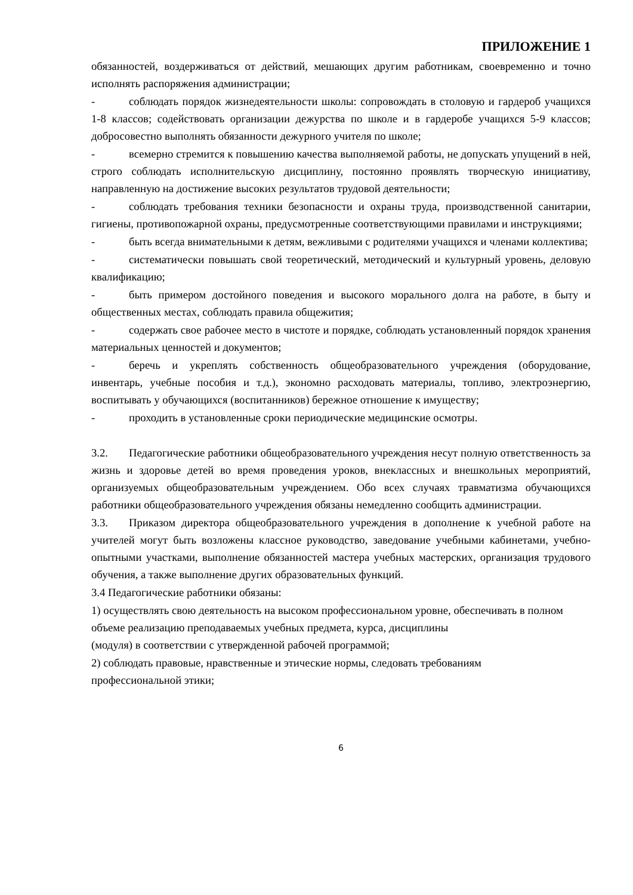ПРИЛОЖЕНИЕ 1
обязанностей, воздерживаться от действий, мешающих другим работникам, своевременно и точно исполнять распоряжения администрации;
- соблюдать порядок жизнедеятельности школы: сопровождать в столовую и гардероб учащихся 1-8 классов; содействовать организации дежурства по школе и в гардеробе учащихся 5-9 классов; добросовестно выполнять обязанности дежурного учителя по школе;
- всемерно стремится к повышению качества выполняемой работы, не допускать упущений в ней, строго соблюдать исполнительскую дисциплину, постоянно проявлять творческую инициативу, направленную на достижение высоких результатов трудовой деятельности;
- соблюдать требования техники безопасности и охраны труда, производственной санитарии, гигиены, противопожарной охраны, предусмотренные соответствующими правилами и инструкциями;
- быть всегда внимательными к детям, вежливыми с родителями учащихся и членами коллектива;
- систематически повышать свой теоретический, методический и культурный уровень, деловую квалификацию;
- быть примером достойного поведения и высокого морального долга на работе, в быту и общественных местах, соблюдать правила общежития;
- содержать свое рабочее место в чистоте и порядке, соблюдать установленный порядок хранения материальных ценностей и документов;
- беречь и укреплять собственность общеобразовательного учреждения (оборудование, инвентарь, учебные пособия и т.д.), экономно расходовать материалы, топливо, электроэнергию, воспитывать у обучающихся (воспитанников) бережное отношение к имуществу;
- проходить в установленные сроки периодические медицинские осмотры.
3.2. Педагогические работники общеобразовательного учреждения несут полную ответственность за жизнь и здоровье детей во время проведения уроков, внеклассных и внешкольных мероприятий, организуемых общеобразовательным учреждением. Обо всех случаях травматизма обучающихся работники общеобразовательного учреждения обязаны немедленно сообщить администрации.
3.3. Приказом директора общеобразовательного учреждения в дополнение к учебной работе на учителей могут быть возложены классное руководство, заведование учебными кабинетами, учебно-опытными участками, выполнение обязанностей мастера учебных мастерских, организация трудового обучения, а также выполнение других образовательных функций.
3.4 Педагогические работники обязаны:
1) осуществлять свою деятельность на высоком профессиональном уровне, обеспечивать в полном объеме реализацию преподаваемых учебных предмета, курса, дисциплины
(модуля) в соответствии с утвержденной рабочей программой;
2) соблюдать правовые, нравственные и этические нормы, следовать требованиям
профессиональной этики;
6